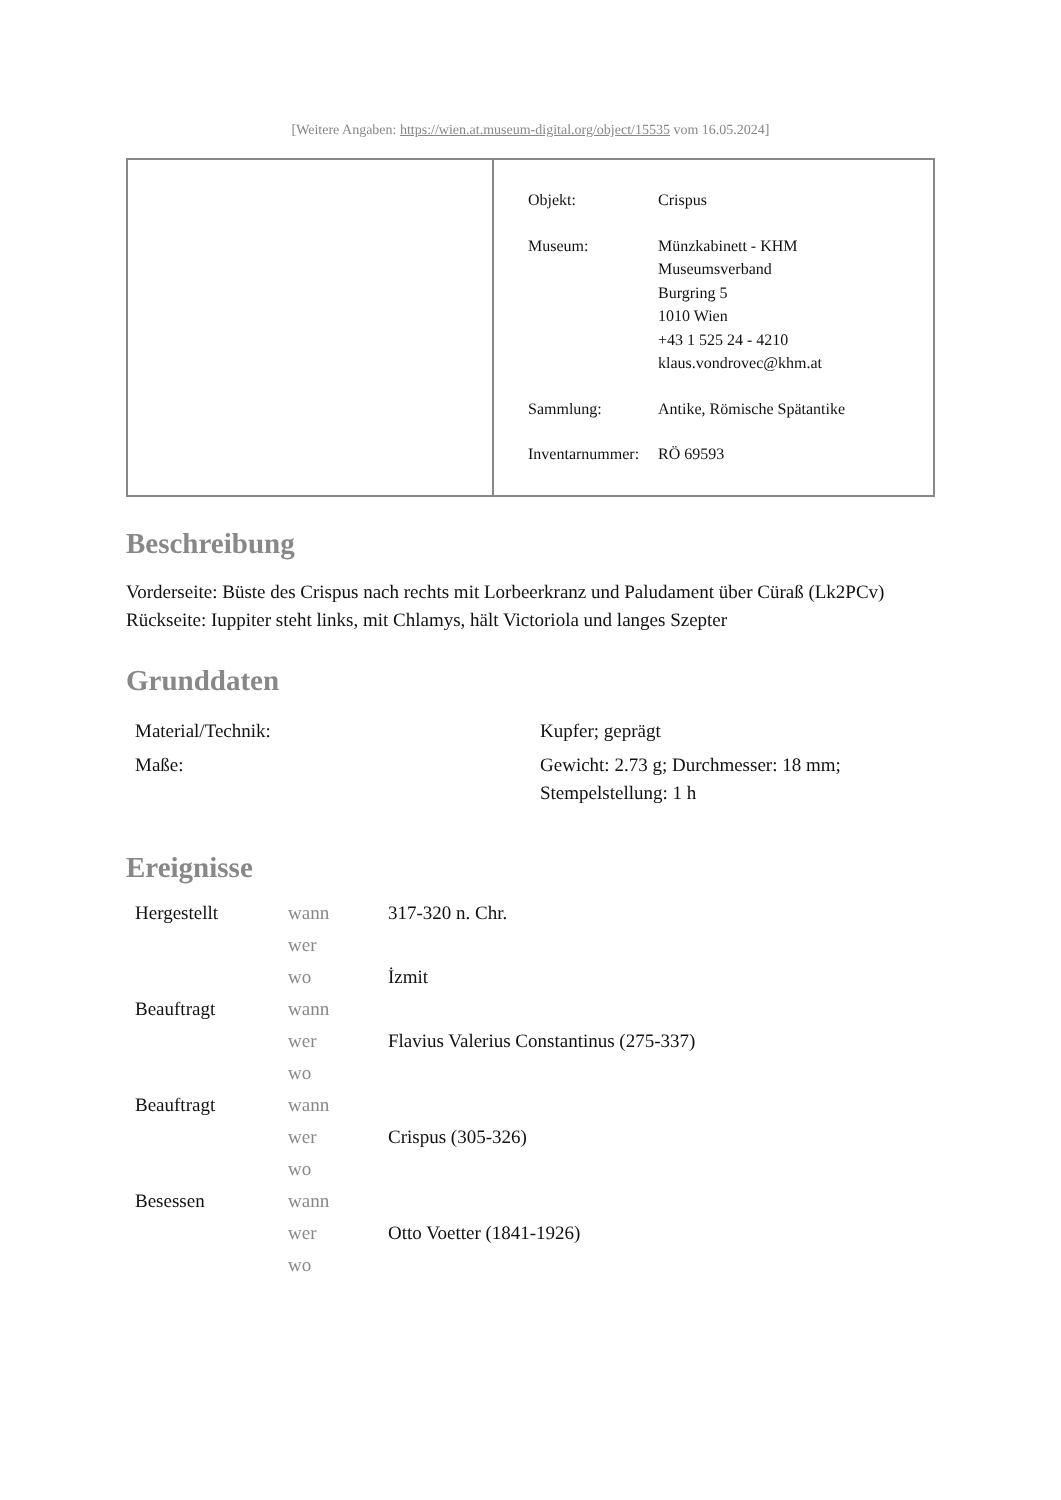[Weitere Angaben: https://wien.at.museum-digital.org/object/15535 vom 16.05.2024]
| Objekt: | Crispus |
| Museum: | Münzkabinett - KHM Museumsverband Burgring 5 1010 Wien +43 1 525 24 - 4210 klaus.vondrovec@khm.at |
| Sammlung: | Antike, Römische Spätantike |
| Inventarnummer: | RÖ 69593 |
Beschreibung
Vorderseite: Büste des Crispus nach rechts mit Lorbeerkranz und Paludament über Cüraß (Lk2PCv)
Rückseite: Iuppiter steht links, mit Chlamys, hält Victoriola und langes Szepter
Grunddaten
| Material/Technik: | Kupfer; geprägt |
| Maße: | Gewicht: 2.73 g; Durchmesser: 18 mm; Stempelstellung: 1 h |
Ereignisse
| Hergestellt | wann | 317-320 n. Chr. |
| | wer | |
| | wo | İzmit |
| Beauftragt | wann | |
| | wer | Flavius Valerius Constantinus (275-337) |
| | wo | |
| Beauftragt | wann | |
| | wer | Crispus (305-326) |
| | wo | |
| Besessen | wann | |
| | wer | Otto Voetter (1841-1926) |
| | wo | |